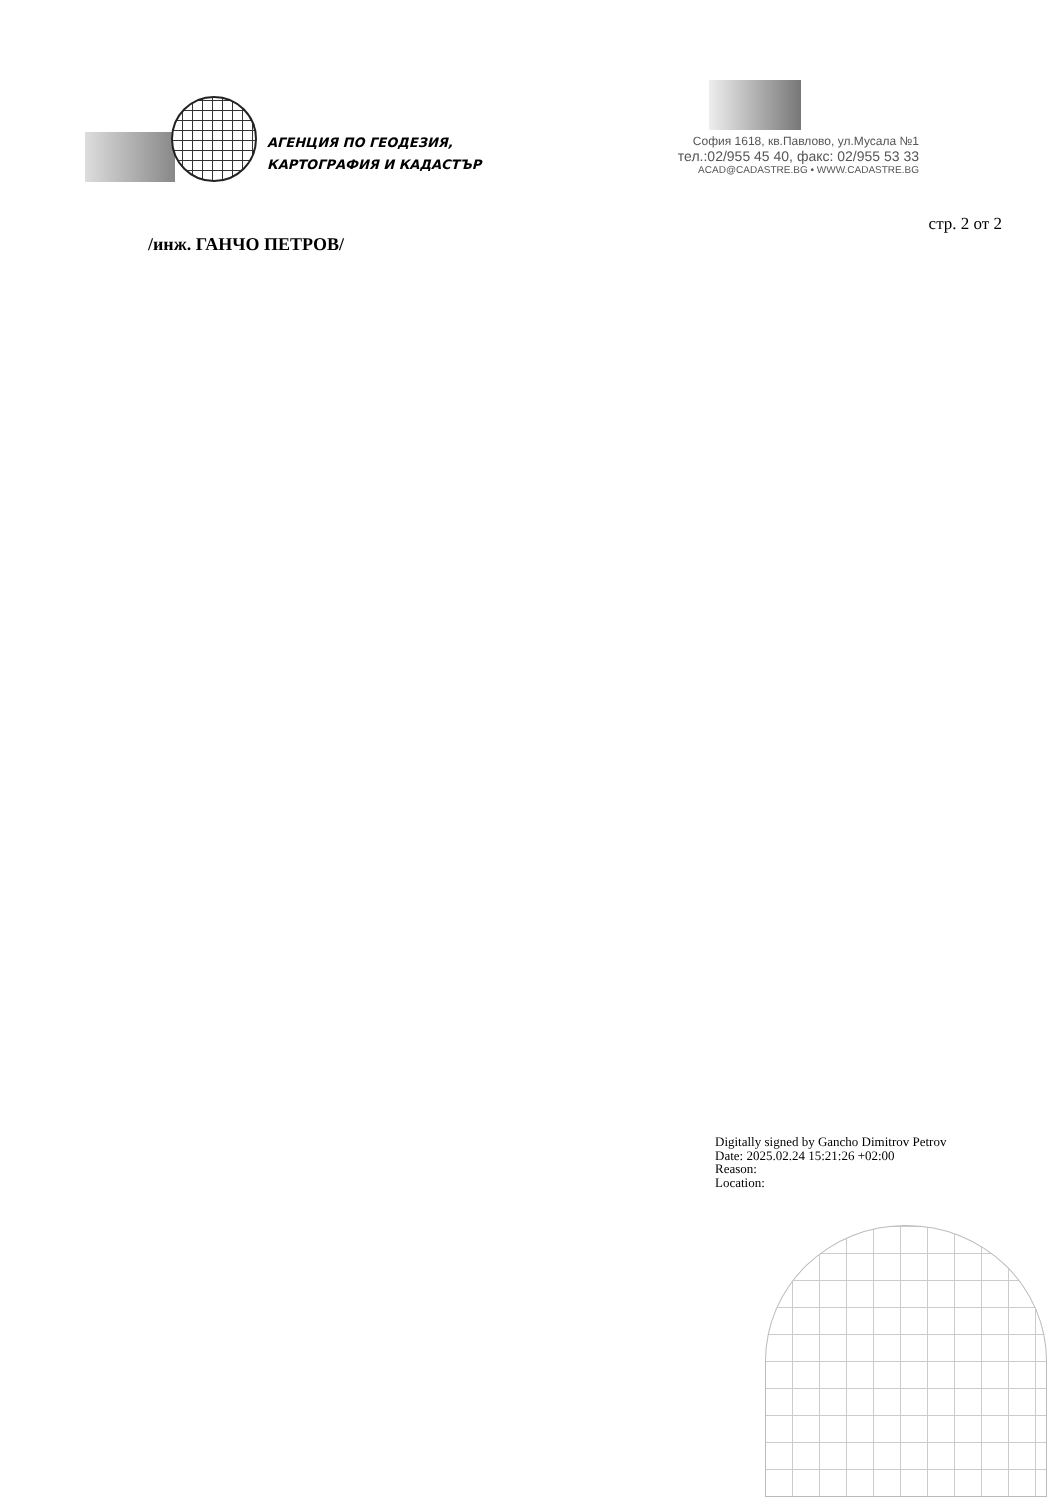АГЕНЦИЯ ПО ГЕОДЕЗИЯ,
КАРТОГРАФИЯ И КАДАСТЪР
София 1618, кв.Павлово, ул.Мусала №1
тел.:02/955 45 40, факс: 02/955 53 33
ACAD@CADASTRE.BG • WWW.CADASTRE.BG
стр. 2 от 2
/инж. ГАНЧО ПЕТРОВ/
Digitally signed by Gancho Dimitrov Petrov
Date: 2025.02.24 15:21:26 +02:00
Reason:
Location: